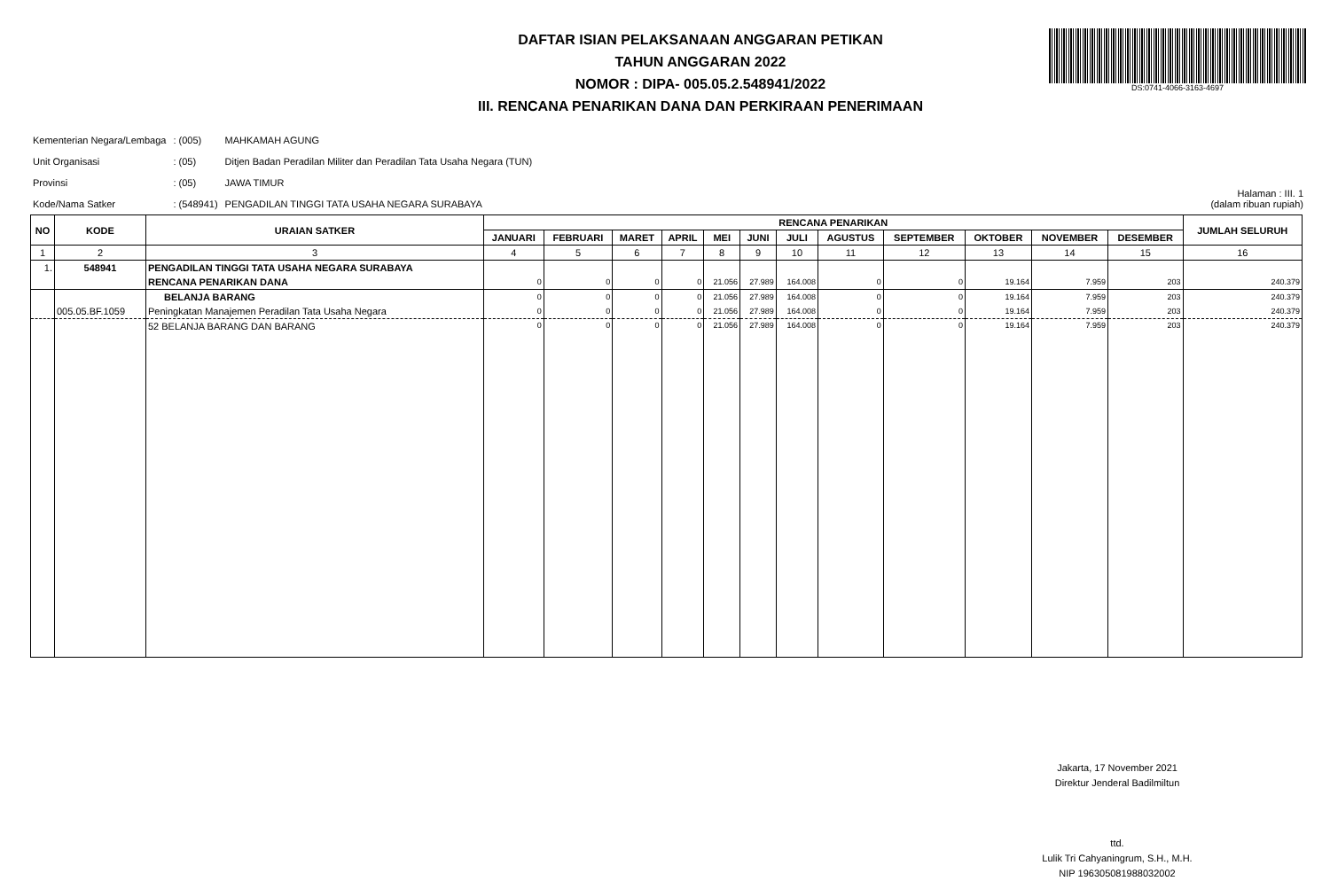DAFTAR ISIAN PELAKSANAAN ANGGARAN PETIKAN
TAHUN ANGGARAN 2022
NOMOR : DIPA- 005.05.2.548941/2022
III. RENCANA PENARIKAN DANA DAN PERKIRAAN PENERIMAAN
DS:0741-4066-3163-4697
| Kementerian Negara/Lembaga | : (005) | MAHKAMAH AGUNG |
| Unit Organisasi | : (05) | Ditjen Badan Peradilan Militer dan Peradilan Tata Usaha Negara (TUN) |
| Provinsi | : (05) | JAWA TIMUR |
| Kode/Nama Satker | : (548941) | PENGADILAN TINGGI TATA USAHA NEGARA SURABAYA |
Halaman : III. 1
(dalam ribuan rupiah)
| NO | KODE | URAIAN SATKER | RENCANA PENARIKAN | | | | | | | | | | | | JUMLAH SELURUH |
| --- | --- | --- | --- | --- | --- | --- | --- | --- | --- | --- | --- | --- | --- | --- | --- |
| | | | JANUARI | FEBRUARI | MARET | APRIL | MEI | JUNI | JULI | AGUSTUS | SEPTEMBER | OKTOBER | NOVEMBER | DESEMBER | |
| 1 | 2 | 3 | 4 | 5 | 6 | 7 | 8 | 9 | 10 | 11 | 12 | 13 | 14 | 15 | 16 |
| 1. | 548941 | PENGADILAN TINGGI TATA USAHA NEGARA SURABAYA | | | | | | | | | | | | | |
| | | RENCANA PENARIKAN DANA | 0 | 0 | 0 | 0 | 21.056 | 27.989 | 164.008 | 0 | 0 | 19.164 | 7.959 | 203 | 240.379 |
| | | BELANJA BARANG | 0 | 0 | 0 | 0 | 21.056 | 27.989 | 164.008 | 0 | 0 | 19.164 | 7.959 | 203 | 240.379 |
| | 005.05.BF.1059 | Peningkatan Manajemen Peradilan Tata Usaha Negara | 0 | 0 | 0 | 0 | 21.056 | 27.989 | 164.008 | 0 | 0 | 19.164 | 7.959 | 203 | 240.379 |
| | | 52 BELANJA BARANG DAN BARANG | 0 | 0 | 0 | 0 | 21.056 | 27.989 | 164.008 | 0 | 0 | 19.164 | 7.959 | 203 | 240.379 |
Jakarta, 17 November 2021
Direktur Jenderal Badilmiltun
ttd.
Lulik Tri Cahyaningrum, S.H., M.H.
NIP 196305081988032002